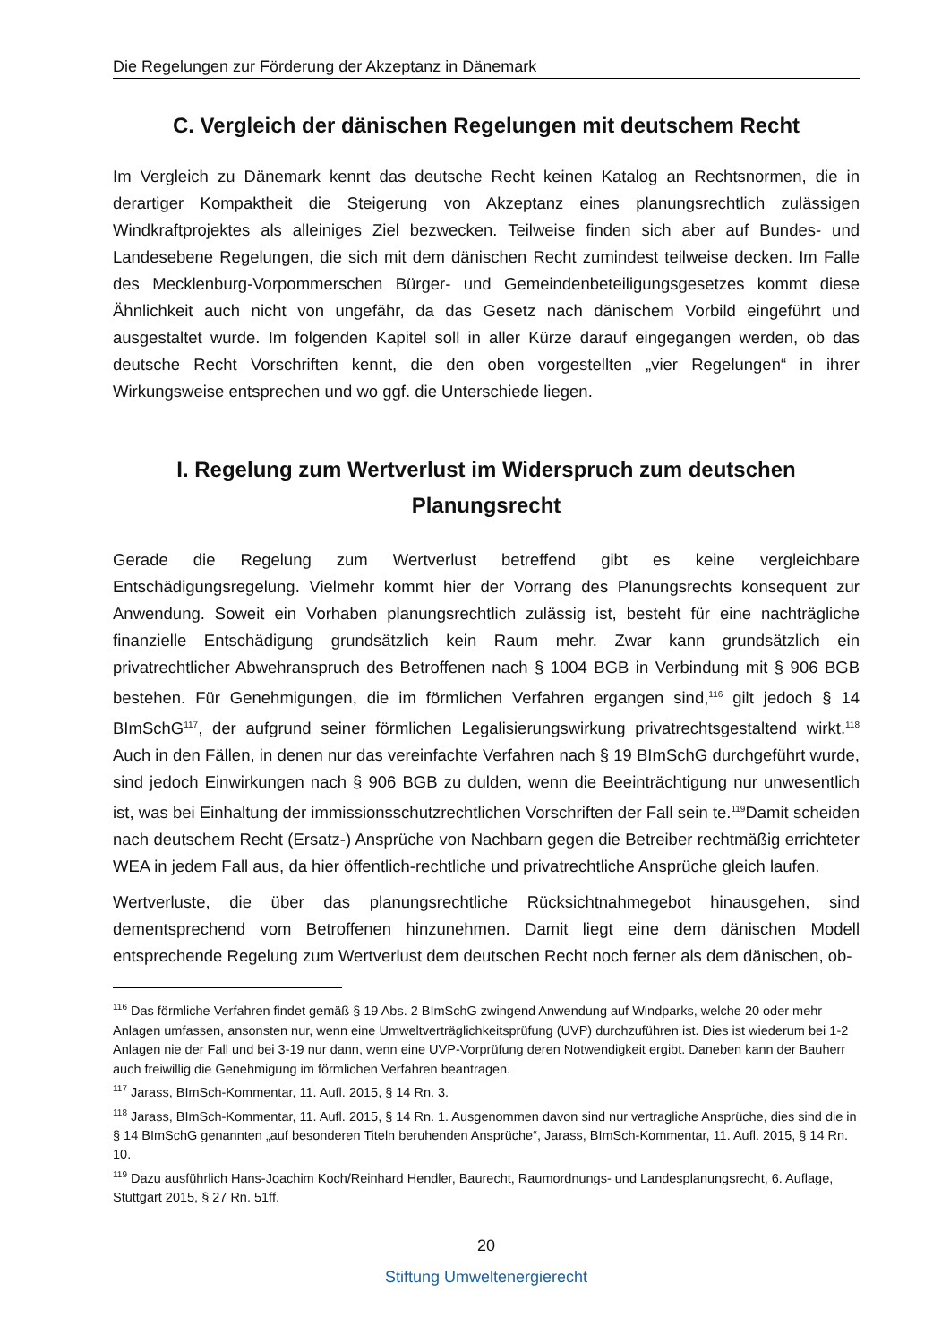Die Regelungen zur Förderung der Akzeptanz in Dänemark
C. Vergleich der dänischen Regelungen mit deutschem Recht
Im Vergleich zu Dänemark kennt das deutsche Recht keinen Katalog an Rechtsnormen, die in derartiger Kompaktheit die Steigerung von Akzeptanz eines planungsrechtlich zulässigen Windkraftprojektes als alleiniges Ziel bezwecken. Teilweise finden sich aber auf Bundes- und Landesebene Regelungen, die sich mit dem dänischen Recht zumindest teilweise decken. Im Falle des Mecklenburg-Vorpommerschen Bürger- und Gemeindenbeteiligungsgesetzes kommt diese Ähnlichkeit auch nicht von ungefähr, da das Gesetz nach dänischem Vorbild eingeführt und ausgestaltet wurde. Im folgenden Kapitel soll in aller Kürze darauf eingegangen werden, ob das deutsche Recht Vorschriften kennt, die den oben vorgestellten „vier Regelungen“ in ihrer Wirkungsweise entsprechen und wo ggf. die Unterschiede liegen.
I. Regelung zum Wertverlust im Widerspruch zum deutschen Planungsrecht
Gerade die Regelung zum Wertverlust betreffend gibt es keine vergleichbare Entschädigungsregelung. Vielmehr kommt hier der Vorrang des Planungsrechts konsequent zur Anwendung. Soweit ein Vorhaben planungsrechtlich zulässig ist, besteht für eine nachträgliche finanzielle Entschädigung grundsätzlich kein Raum mehr. Zwar kann grundsätzlich ein privatrechtlicher Abwehranspruch des Betroffenen nach § 1004 BGB in Verbindung mit § 906 BGB bestehen. Für Genehmigungen, die im förmlichen Verfahren ergangen sind,<sup>116</sup> gilt jedoch § 14 BImSchG<sup>117</sup>, der aufgrund seiner förmlichen Legalisierungswirkung privatrechtsgestaltend wirkt.<sup>118</sup> Auch in den Fällen, in denen nur das vereinfachte Verfahren nach § 19 BImSchG durchgeführt wurde, sind jedoch Einwirkungen nach § 906 BGB zu dulden, wenn die Beeinträchtigung nur unwesentlich ist, was bei Einhaltung der immissionsschutzrechtlichen Vorschriften der Fall sein te.<sup>119</sup>Damit scheiden nach deutschem Recht (Ersatz-) Ansprüche von Nachbarn gegen die Betreiber rechtmäßig errichteter WEA in jedem Fall aus, da hier öffentlich-rechtliche und privatrechtliche Ansprüche gleich laufen.
Wertverluste, die über das planungsrechtliche Rücksichtnahmegebot hinausgehen, sind dementsprechend vom Betroffenen hinzunehmen. Damit liegt eine dem dänischen Modell entsprechende Regelung zum Wertverlust dem deutschen Recht noch ferner als dem dänischen, ob-
<sup>116</sup> Das förmliche Verfahren findet gemäß § 19 Abs. 2 BImSchG zwingend Anwendung auf Windparks, welche 20 oder mehr Anlagen umfassen, ansonsten nur, wenn eine Umweltverträglichkeitsprüfung (UVP) durchzuführen ist. Dies ist wiederum bei 1-2 Anlagen nie der Fall und bei 3-19 nur dann, wenn eine UVP-Vorprüfung deren Notwendigkeit ergibt. Daneben kann der Bauherr auch freiwillig die Genehmigung im förmlichen Verfahren beantragen.
<sup>117</sup> Jarass, BImSch-Kommentar, 11. Aufl. 2015, § 14 Rn. 3.
<sup>118</sup> Jarass, BImSch-Kommentar, 11. Aufl. 2015, § 14 Rn. 1. Ausgenommen davon sind nur vertragliche Ansprüche, dies sind die in § 14 BImSchG genannten „auf besonderen Titeln beruhenden Ansprüche“, Jarass, BImSch-Kommentar, 11. Aufl. 2015, § 14 Rn. 10.
<sup>119</sup> Dazu ausführlich Hans-Joachim Koch/Reinhard Hendler, Baurecht, Raumordnungs- und Landesplanungsrecht, 6. Auflage, Stuttgart 2015, § 27 Rn. 51ff.
20
Stiftung Umweltenergierecht